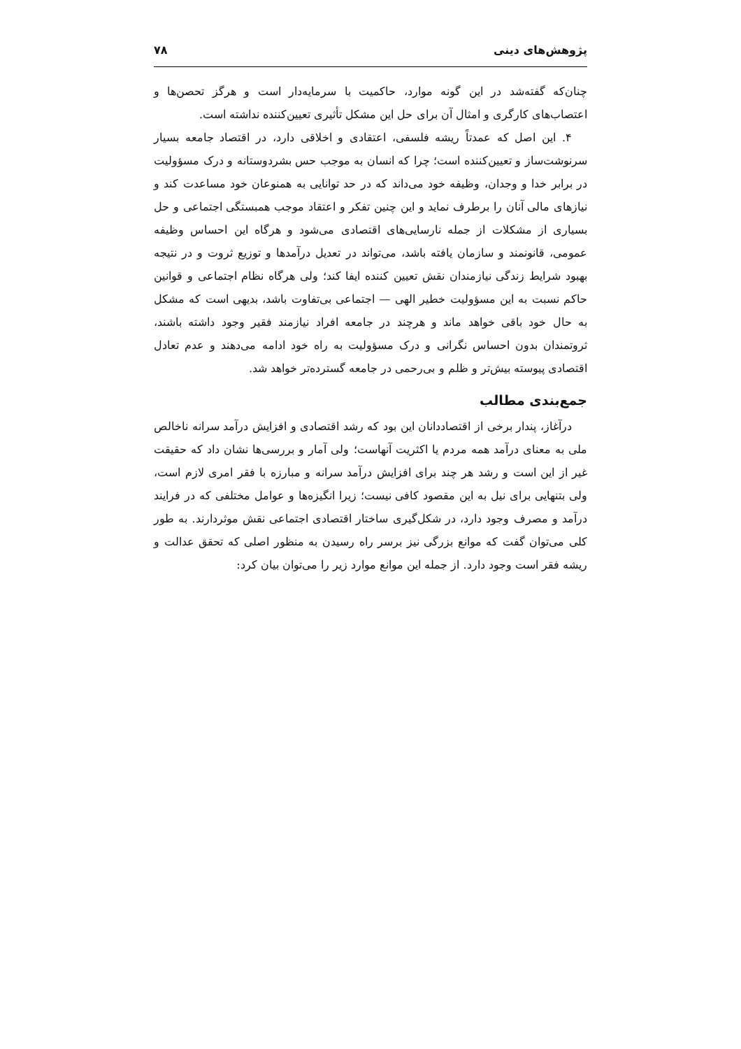پژوهش‌های دینی ۷۸
چنان‌که گفته‌شد در این گونه موارد، حاکمیت با سرمایه‌دار است و هرگز تحصن‌ها و اعتصاب‌های کارگری و امثال آن برای حل این مشکل تأثیری تعیین‌کننده نداشته است.
۴. این اصل که عمدتاً ریشه فلسفی، اعتقادی و اخلاقی دارد، در اقتصاد جامعه بسیار سرنوشت‌ساز و تعیین‌کننده است؛ چرا که انسان به موجب حس بشردوستانه و درک مسؤولیت در برابر خدا و وجدان، وظیفه خود می‌داند که در حد توانایی به همنوعان خود مساعدت کند و نیازهای مالی آنان را برطرف نماید و این چنین تفکر و اعتقاد موجب همبستگی اجتماعی و حل بسیاری از مشکلات از جمله نارسایی‌های اقتصادی می‌شود و هرگاه این احساس وظیفه عمومی، قانونمند و سازمان یافته باشد، می‌تواند در تعدیل درآمدها و توزیع ثروت و در نتیجه بهبود شرایط زندگی نیازمندان نقش تعیین کننده ایفا کند؛ ولی هرگاه نظام اجتماعی و قوانین حاکم نسبت به این مسؤولیت خطیر الهی — اجتماعی بی‌تفاوت باشد، بدیهی است که مشکل به حال خود باقی خواهد ماند و هرچند در جامعه افراد نیازمند فقیر وجود داشته باشند، ثروتمندان بدون احساس نگرانی و درک مسؤولیت به راه خود ادامه می‌دهند و عدم تعادل اقتصادی پیوسته بیش‌تر و ظلم و بی‌رحمی در جامعه گسترده‌تر خواهد شد.
جمع‌بندی مطالب
درآغاز، پندار برخی از اقتصاددانان این بود که رشد اقتصادی و افزایش درآمد سرانه ناخالص ملی به معنای درآمد همه مردم یا اکثریت آنهاست؛ ولی آمار و بررسی‌ها نشان داد که حقیقت غیر از این است و رشد هر چند برای افزایش درآمد سرانه و مبارزه با فقر امری لازم است، ولی بتنهایی برای نیل به این مقصود کافی نیست؛ زیرا انگیزه‌ها و عوامل مختلفی که در فرایند درآمد و مصرف وجود دارد، در شکل‌گیری ساختار اقتصادی اجتماعی نقش موثردارند. به طور کلی می‌توان گفت که موانع بزرگی نیز برسر راه رسیدن به منظور اصلی که تحقق عدالت و ریشه فقر است وجود دارد. از جمله این موانع موارد زیر را می‌توان بیان کرد: